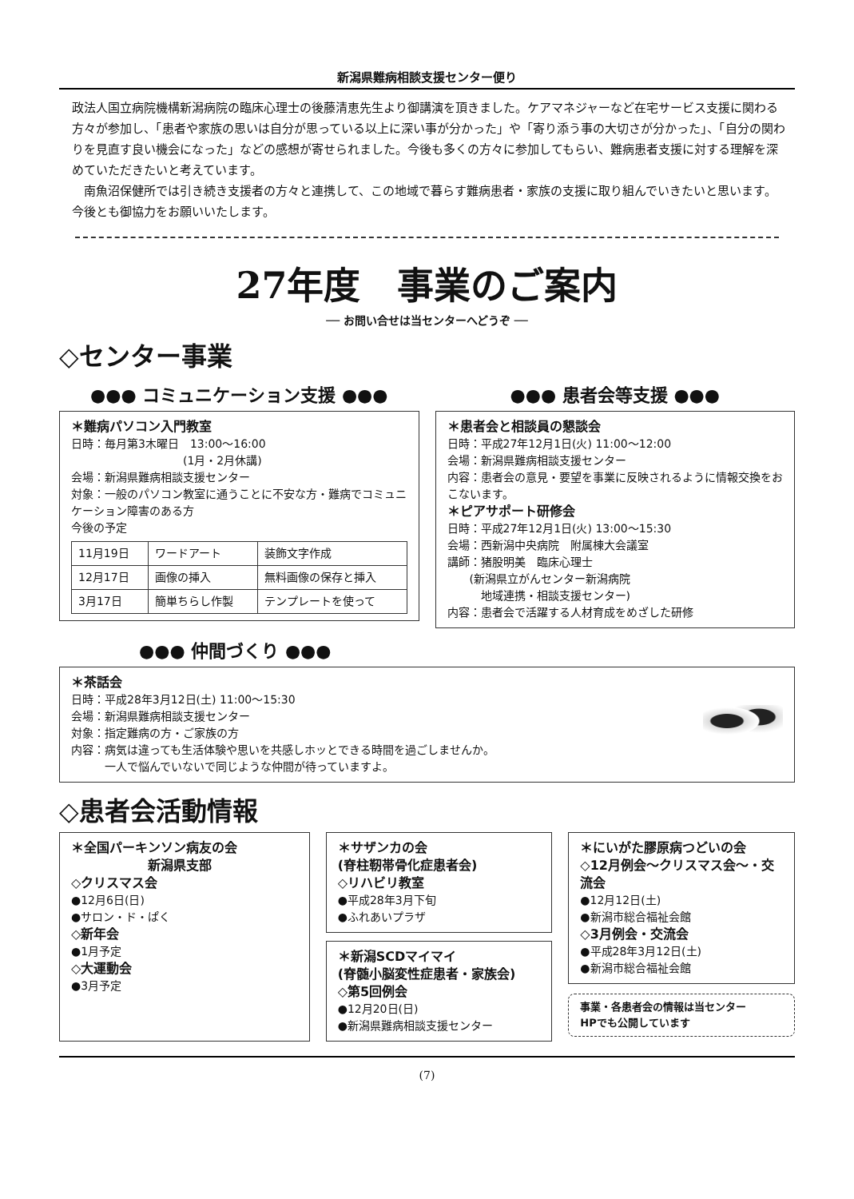新潟県難病相談支援センター便り
政法人国立病院機構新潟病院の臨床心理士の後藤清恵先生より御講演を頂きました。ケアマネジャーなど在宅サービス支援に関わる方々が参加し、「患者や家族の思いは自分が思っている以上に深い事が分かった」や「寄り添う事の大切さが分かった」、「自分の関わりを見直す良い機会になった」などの感想が寄せられました。今後も多くの方々に参加してもらい、難病患者支援に対する理解を深めていただきたいと考えています。
　南魚沼保健所では引き続き支援者の方々と連携して、この地域で暮らす難病患者・家族の支援に取り組んでいきたいと思います。今後とも御協力をお願いいたします。
27年度　事業のご案内
── お問い合せは当センターへどうぞ ──
◇センター事業
●●● コミュニケーション支援 ●●●
＊難病パソコン入門教室
日時：毎月第3木曜日　13:00～16:00
　　　　　　　　　　(1月・2月休講)
会場：新潟県難病相談支援センター
対象：一般のパソコン教室に通うことに不安な方・難病でコミュニケーション障害のある方
今後の予定
| 11月19日 | ワードアート | 装飾文字作成 |
| 12月17日 | 画像の挿入 | 無料画像の保存と挿入 |
| 3月17日 | 簡単ちらし作製 | テンプレートを使って |
●●● 患者会等支援 ●●●
＊患者会と相談員の懇談会
日時：平成27年12月1日(火) 11:00～12:00
会場：新潟県難病相談支援センター
内容：患者会の意見・要望を事業に反映されるように情報交換をおこないます。
＊ピアサポート研修会
日時：平成27年12月1日(火) 13:00～15:30
会場：西新潟中央病院　附属棟大会議室
講師：猪股明美　臨床心理士
　　(新潟県立がんセンター新潟病院
　　　地域連携・相談支援センター)
内容：患者会で活躍する人材育成をめざした研修
●●● 仲間づくり ●●●
＊茶話会
日時：平成28年3月12日(土) 11:00～15:30
会場：新潟県難病相談支援センター
対象：指定難病の方・ご家族の方
内容：病気は違っても生活体験や思いを共感しホッとできる時間を過ごしませんか。
　　　一人で悩んでいないで同じような仲間が待っていますよ。
◇患者会活動情報
＊全国パーキンソン病友の会
　　　　　　新潟県支部
◇クリスマス会
●12月6日(日)
●サロン・ド・ぱく
◇新年会
●1月予定
◇大運動会
●3月予定
＊サザンカの会
(脊柱靭帯骨化症患者会)
◇リハビリ教室
●平成28年3月下旬
●ふれあいプラザ
＊新潟SCDマイマイ
(脊髄小脳変性症患者・家族会)
◇第5回例会
●12月20日(日)
●新潟県難病相談支援センター
＊にいがた膠原病つどいの会
◇12月例会～クリスマス会～・交流会
●12月12日(土)
●新潟市総合福祉会館
◇3月例会・交流会
●平成28年3月12日(土)
●新潟市総合福祉会館
事業・各患者会の情報は当センター
HPでも公開しています
(7)